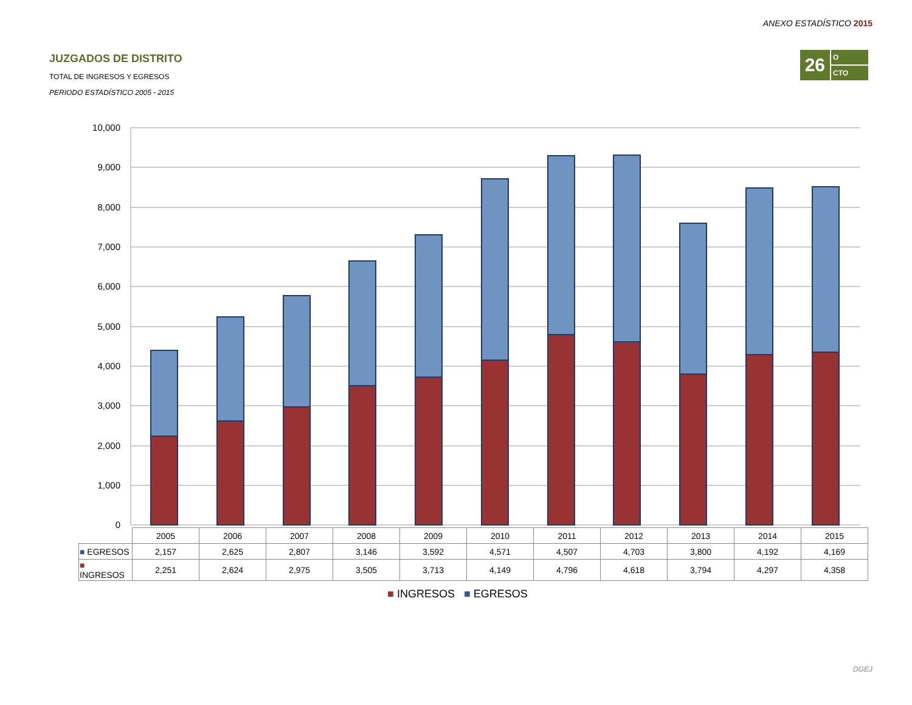ANEXO ESTADÍSTICO 2015
JUZGADOS DE DISTRITO
TOTAL DE INGRESOS Y EGRESOS
PERIODO ESTADÍSTICO 2005 - 2015
26
O
CTO
10,000
9,000
8,000
7,000
6,000
5,000
4,000
3,000
2,000
1,000
0
| | 2005 | 2006 | 2007 | 2008 | 2009 | 2010 | 2011 | 2012 | 2013 | 2014 | 2015 |
| --- | --- | --- | --- | --- | --- | --- | --- | --- | --- | --- | --- |
| ■ EGRESOS | 2,157 | 2,625 | 2,807 | 3,146 | 3,592 | 4,571 | 4,507 | 4,703 | 3,800 | 4,192 | 4,169 |
| ■ INGRESOS | 2,251 | 2,624 | 2,975 | 3,505 | 3,713 | 4,149 | 4,796 | 4,618 | 3,794 | 4,297 | 4,358 |
■ INGRESOS ■ EGRESOS
DGEJ